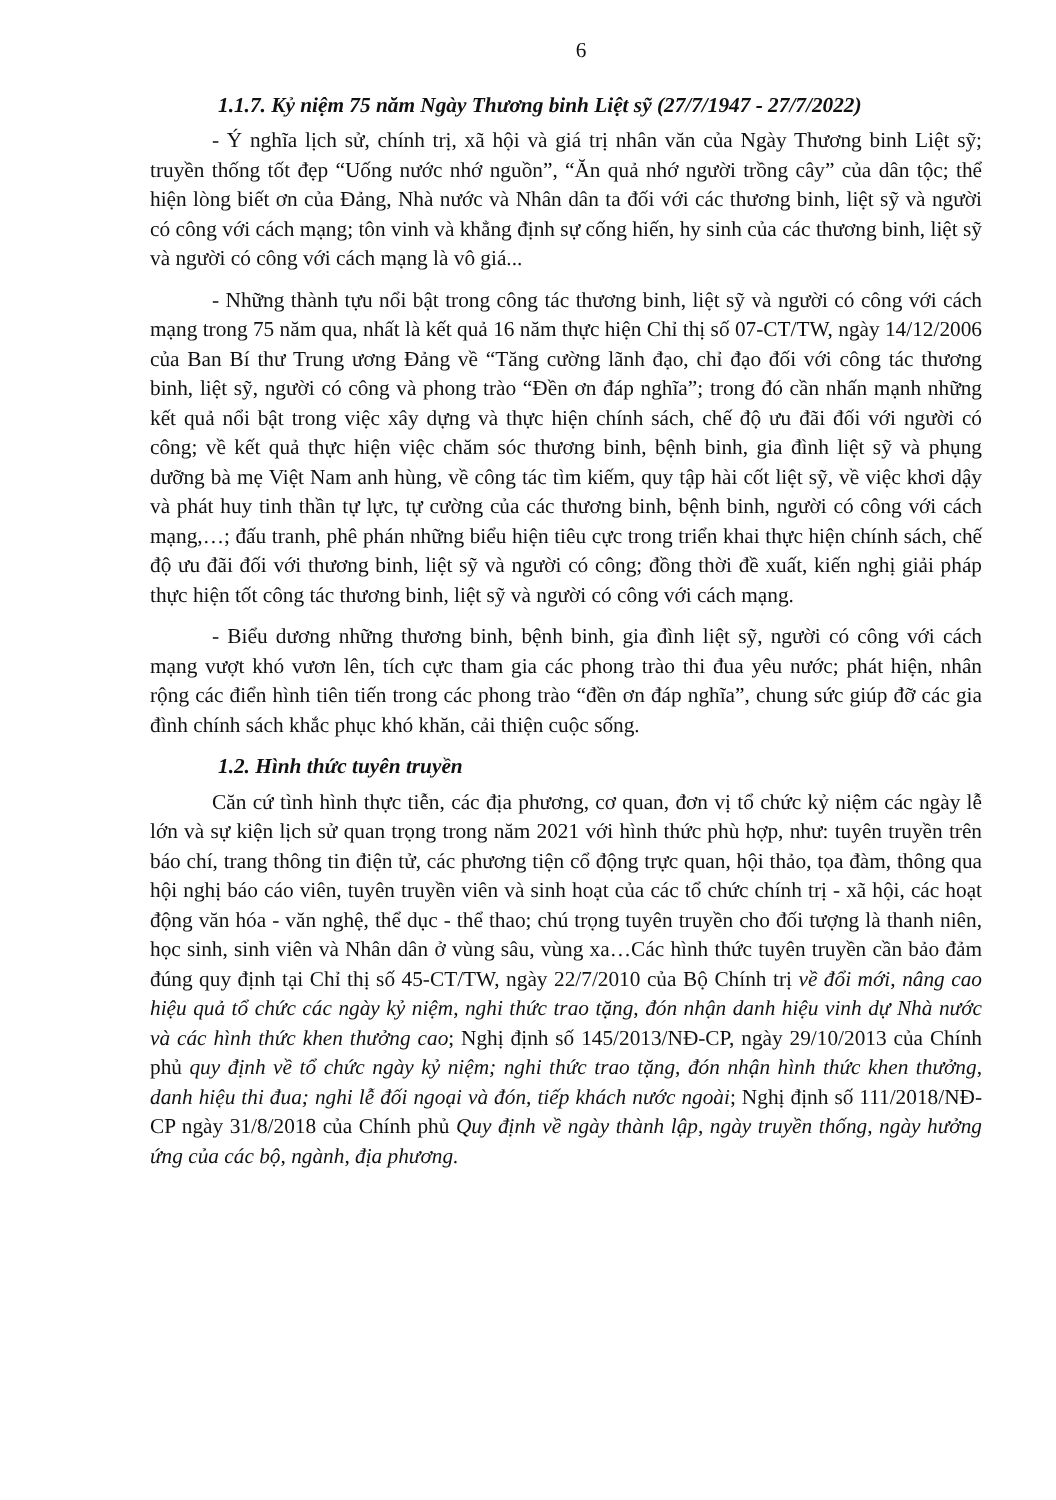6
1.1.7. Kỷ niệm 75 năm Ngày Thương binh Liệt sỹ (27/7/1947 - 27/7/2022)
- Ý nghĩa lịch sử, chính trị, xã hội và giá trị nhân văn của Ngày Thương binh Liệt sỹ; truyền thống tốt đẹp “Uống nước nhớ nguồn”, “Ăn quả nhớ người trồng cây” của dân tộc; thể hiện lòng biết ơn của Đảng, Nhà nước và Nhân dân ta đối với các thương binh, liệt sỹ và người có công với cách mạng; tôn vinh và khẳng định sự cống hiến, hy sinh của các thương binh, liệt sỹ và người có công với cách mạng là vô giá...
- Những thành tựu nổi bật trong công tác thương binh, liệt sỹ và người có công với cách mạng trong 75 năm qua, nhất là kết quả 16 năm thực hiện Chỉ thị số 07-CT/TW, ngày 14/12/2006 của Ban Bí thư Trung ương Đảng về “Tăng cường lãnh đạo, chỉ đạo đối với công tác thương binh, liệt sỹ, người có công và phong trào “Đền ơn đáp nghĩa”; trong đó cần nhấn mạnh những kết quả nổi bật trong việc xây dựng và thực hiện chính sách, chế độ ưu đãi đối với người có công; về kết quả thực hiện việc chăm sóc thương binh, bệnh binh, gia đình liệt sỹ và phụng dưỡng bà mẹ Việt Nam anh hùng, về công tác tìm kiếm, quy tập hài cốt liệt sỹ, về việc khơi dậy và phát huy tinh thần tự lực, tự cường của các thương binh, bệnh binh, người có công với cách mạng,…; đấu tranh, phê phán những biểu hiện tiêu cực trong triển khai thực hiện chính sách, chế độ ưu đãi đối với thương binh, liệt sỹ và người có công; đồng thời đề xuất, kiến nghị giải pháp thực hiện tốt công tác thương binh, liệt sỹ và người có công với cách mạng.
- Biểu dương những thương binh, bệnh binh, gia đình liệt sỹ, người có công với cách mạng vượt khó vươn lên, tích cực tham gia các phong trào thi đua yêu nước; phát hiện, nhân rộng các điển hình tiên tiến trong các phong trào “đền ơn đáp nghĩa”, chung sức giúp đỡ các gia đình chính sách khắc phục khó khăn, cải thiện cuộc sống.
1.2. Hình thức tuyên truyền
Căn cứ tình hình thực tiễn, các địa phương, cơ quan, đơn vị tổ chức kỷ niệm các ngày lễ lớn và sự kiện lịch sử quan trọng trong năm 2021 với hình thức phù hợp, như: tuyên truyền trên báo chí, trang thông tin điện tử, các phương tiện cổ động trực quan, hội thảo, tọa đàm, thông qua hội nghị báo cáo viên, tuyên truyền viên và sinh hoạt của các tổ chức chính trị - xã hội, các hoạt động văn hóa - văn nghệ, thể dục - thể thao; chú trọng tuyên truyền cho đối tượng là thanh niên, học sinh, sinh viên và Nhân dân ở vùng sâu, vùng xa…Các hình thức tuyên truyền cần bảo đảm đúng quy định tại Chỉ thị số 45-CT/TW, ngày 22/7/2010 của Bộ Chính trị về đổi mới, nâng cao hiệu quả tổ chức các ngày kỷ niệm, nghi thức trao tặng, đón nhận danh hiệu vinh dự Nhà nước và các hình thức khen thưởng cao; Nghị định số 145/2013/NĐ-CP, ngày 29/10/2013 của Chính phủ quy định về tổ chức ngày kỷ niệm; nghi thức trao tặng, đón nhận hình thức khen thưởng, danh hiệu thi đua; nghi lễ đối ngoại và đón, tiếp khách nước ngoài; Nghị định số 111/2018/NĐ-CP ngày 31/8/2018 của Chính phủ Quy định về ngày thành lập, ngày truyền thống, ngày hưởng ứng của các bộ, ngành, địa phương.